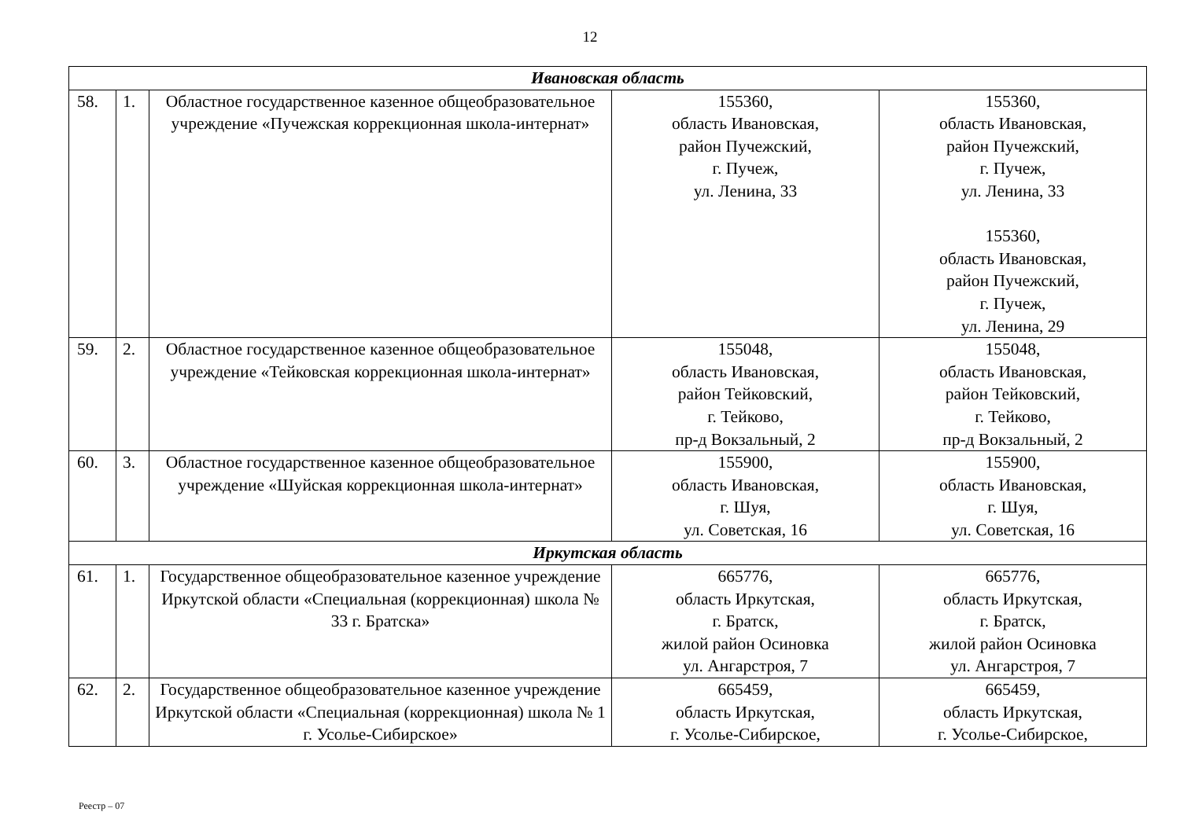12
| Ивановская область | | | | |
| 58. | 1. | Областное государственное казенное общеобразовательное учреждение «Пучежская коррекционная школа-интернат» | 155360, область Ивановская, район Пучежский, г. Пучеж, ул. Ленина, 33 | 155360, область Ивановская, район Пучежский, г. Пучеж, ул. Ленина, 33 155360, область Ивановская, район Пучежский, г. Пучеж, ул. Ленина, 29 |
| 59. | 2. | Областное государственное казенное общеобразовательное учреждение «Тейковская коррекционная школа-интернат» | 155048, область Ивановская, район Тейковский, г. Тейково, пр-д Вокзальный, 2 | 155048, область Ивановская, район Тейковский, г. Тейково, пр-д Вокзальный, 2 |
| 60. | 3. | Областное государственное казенное общеобразовательное учреждение «Шуйская коррекционная школа-интернат» | 155900, область Ивановская, г. Шуя, ул. Советская, 16 | 155900, область Ивановская, г. Шуя, ул. Советская, 16 |
| Иркутская область | | | | |
| 61. | 1. | Государственное общеобразовательное казенное учреждение Иркутской области «Специальная (коррекционная) школа № 33 г. Братска» | 665776, область Иркутская, г. Братск, жилой район Осиновка ул. Ангарстроя, 7 | 665776, область Иркутская, г. Братск, жилой район Осиновка ул. Ангарстроя, 7 |
| 62. | 2. | Государственное общеобразовательное казенное учреждение Иркутской области «Специальная (коррекционная) школа № 1 г. Усолье-Сибирское» | 665459, область Иркутская, г. Усолье-Сибирское, | 665459, область Иркутская, г. Усолье-Сибирское, |
Реестр – 07